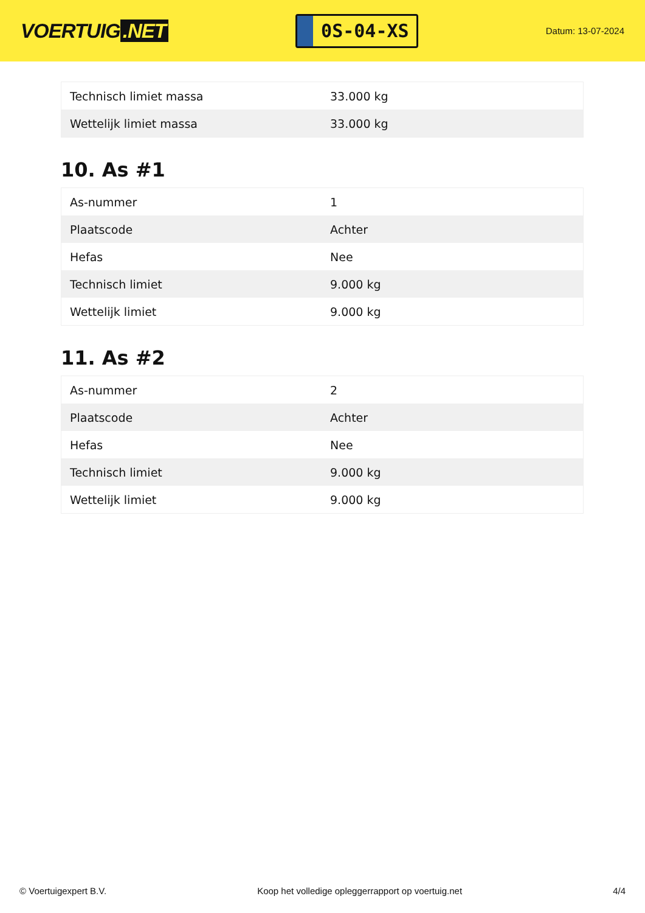VOERTUIG.NET
0S-04-XS
Datum: 13-07-2024
| Technisch limiet massa | 33.000 kg |
| Wettelijk limiet massa | 33.000 kg |
10. As #1
| As-nummer | 1 |
| Plaatscode | Achter |
| Hefas | Nee |
| Technisch limiet | 9.000 kg |
| Wettelijk limiet | 9.000 kg |
11. As #2
| As-nummer | 2 |
| Plaatscode | Achter |
| Hefas | Nee |
| Technisch limiet | 9.000 kg |
| Wettelijk limiet | 9.000 kg |
© Voertuigexpert B.V. Koop het volledige opleggerrapport op voertuig.net 4/4